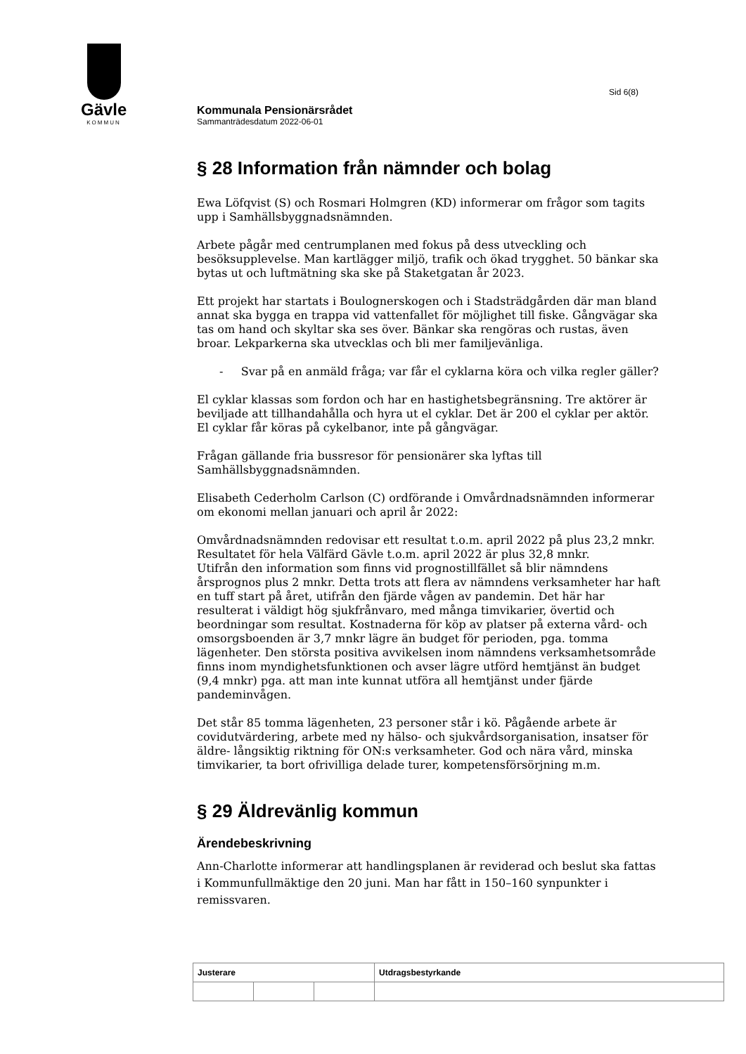Gävle
KOMMUN
Sid 6(8)
Kommunala Pensionärsrådet
Sammanträdesdatum 2022-06-01
§ 28 Information från nämnder och bolag
Ewa Löfqvist (S) och Rosmari Holmgren (KD) informerar om frågor som tagits upp i Samhällsbyggnadsnämnden.
Arbete pågår med centrumplanen med fokus på dess utveckling och besöksupplevelse. Man kartlägger miljö, trafik och ökad trygghet. 50 bänkar ska bytas ut och luftmätning ska ske på Staketgatan år 2023.
Ett projekt har startats i Boulognerskogen och i Stadsträdgården där man bland annat ska bygga en trappa vid vattenfallet för möjlighet till fiske. Gångvägar ska tas om hand och skyltar ska ses över. Bänkar ska rengöras och rustas, även broar. Lekparkerna ska utvecklas och bli mer familjevänliga.
- Svar på en anmäld fråga; var får el cyklarna köra och vilka regler gäller?
El cyklar klassas som fordon och har en hastighetsbegränsning. Tre aktörer är beviljade att tillhandahålla och hyra ut el cyklar. Det är 200 el cyklar per aktör. El cyklar får köras på cykelbanor, inte på gångvägar.
Frågan gällande fria bussresor för pensionärer ska lyftas till Samhällsbyggnadsnämnden.
Elisabeth Cederholm Carlson (C) ordförande i Omvårdnadsnämnden informerar om ekonomi mellan januari och april år 2022:
Omvårdnadsnämnden redovisar ett resultat t.o.m. april 2022 på plus 23,2 mnkr. Resultatet för hela Välfärd Gävle t.o.m. april 2022 är plus 32,8 mnkr.
Utifrån den information som finns vid prognostillfället så blir nämndens årsprognos plus 2 mnkr. Detta trots att flera av nämndens verksamheter har haft en tuff start på året, utifrån den fjärde vågen av pandemin. Det här har resulterat i väldigt hög sjukfrånvaro, med många timvikarier, övertid och beordningar som resultat. Kostnaderna för köp av platser på externa vård- och omsorgsboenden är 3,7 mnkr lägre än budget för perioden, pga. tomma lägenheter. Den största positiva avvikelsen inom nämndens verksamhetsområde finns inom myndighetsfunktionen och avser lägre utförd hemtjänst än budget (9,4 mnkr) pga. att man inte kunnat utföra all hemtjänst under fjärde pandeminvågen.
Det står 85 tomma lägenheten, 23 personer står i kö. Pågående arbete är covidutvärdering, arbete med ny hälso- och sjukvårdsorganisation, insatser för äldre- långsiktig riktning för ON:s verksamheter. God och nära vård, minska timvikarier, ta bort ofrivilliga delade turer, kompetensförsörjning m.m.
§ 29 Äldrevänlig kommun
Ärendebeskrivning
Ann-Charlotte informerar att handlingsplanen är reviderad och beslut ska fattas i Kommunfullmäktige den 20 juni. Man har fått in 150–160 synpunkter i remissvaren.
| Justerare | | | Utdragsbestyrkande |
| --- | --- | --- | --- |